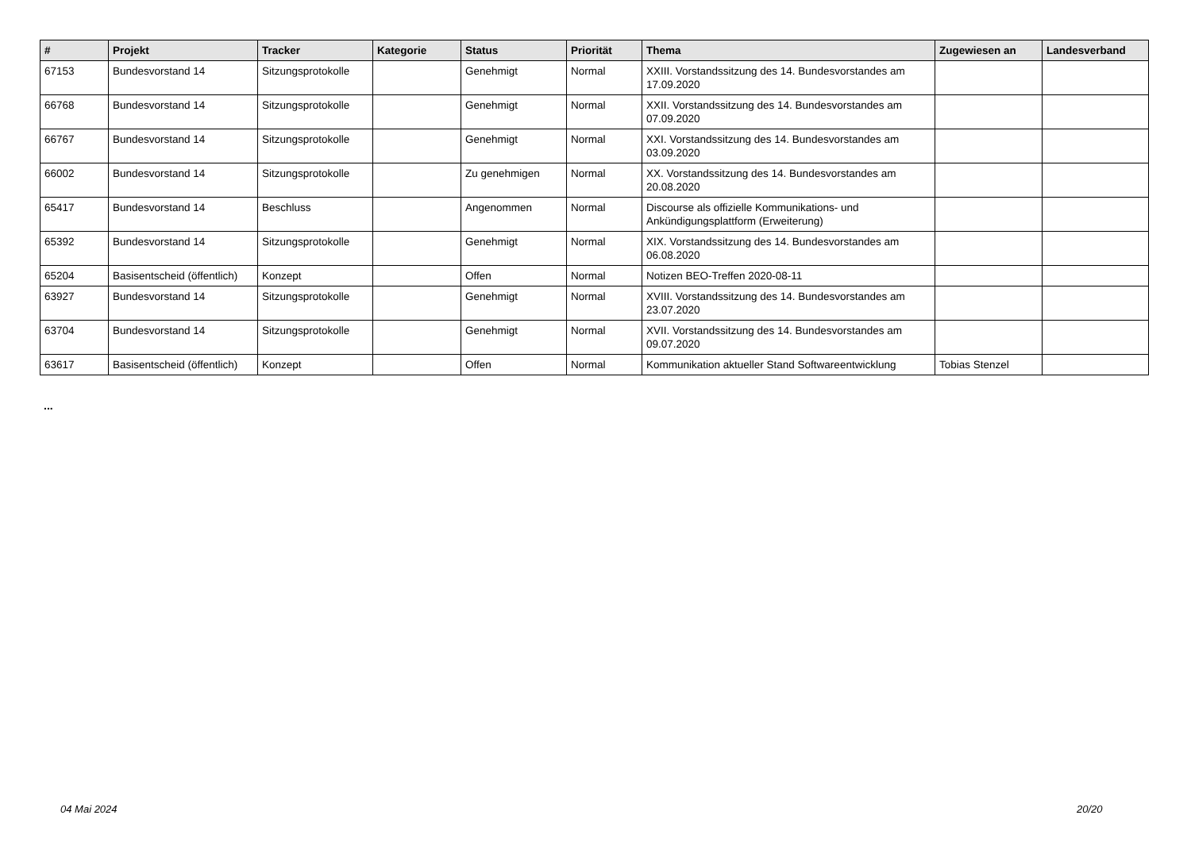| # | Projekt | Tracker | Kategorie | Status | Priorität | Thema | Zugewiesen an | Landesverband |
| --- | --- | --- | --- | --- | --- | --- | --- | --- |
| 67153 | Bundesvorstand 14 | Sitzungsprotokolle | | Genehmigt | Normal | XXIII. Vorstandssitzung des 14. Bundesvorstandes am 17.09.2020 | | |
| 66768 | Bundesvorstand 14 | Sitzungsprotokolle | | Genehmigt | Normal | XXII. Vorstandssitzung des 14. Bundesvorstandes am 07.09.2020 | | |
| 66767 | Bundesvorstand 14 | Sitzungsprotokolle | | Genehmigt | Normal | XXI. Vorstandssitzung des 14. Bundesvorstandes am 03.09.2020 | | |
| 66002 | Bundesvorstand 14 | Sitzungsprotokolle | | Zu genehmigen | Normal | XX. Vorstandssitzung des 14. Bundesvorstandes am 20.08.2020 | | |
| 65417 | Bundesvorstand 14 | Beschluss | | Angenommen | Normal | Discourse als offizielle Kommunikations- und Ankündigungsplattform (Erweiterung) | | |
| 65392 | Bundesvorstand 14 | Sitzungsprotokolle | | Genehmigt | Normal | XIX. Vorstandssitzung des 14. Bundesvorstandes am 06.08.2020 | | |
| 65204 | Basisentscheid (öffentlich) | Konzept | | Offen | Normal | Notizen BEO-Treffen 2020-08-11 | | |
| 63927 | Bundesvorstand 14 | Sitzungsprotokolle | | Genehmigt | Normal | XVIII. Vorstandssitzung des 14. Bundesvorstandes am 23.07.2020 | | |
| 63704 | Bundesvorstand 14 | Sitzungsprotokolle | | Genehmigt | Normal | XVII. Vorstandssitzung des 14. Bundesvorstandes am 09.07.2020 | | |
| 63617 | Basisentscheid (öffentlich) | Konzept | | Offen | Normal | Kommunikation aktueller Stand Softwareentwicklung | Tobias Stenzel | |
...
04 Mai 2024 20/20